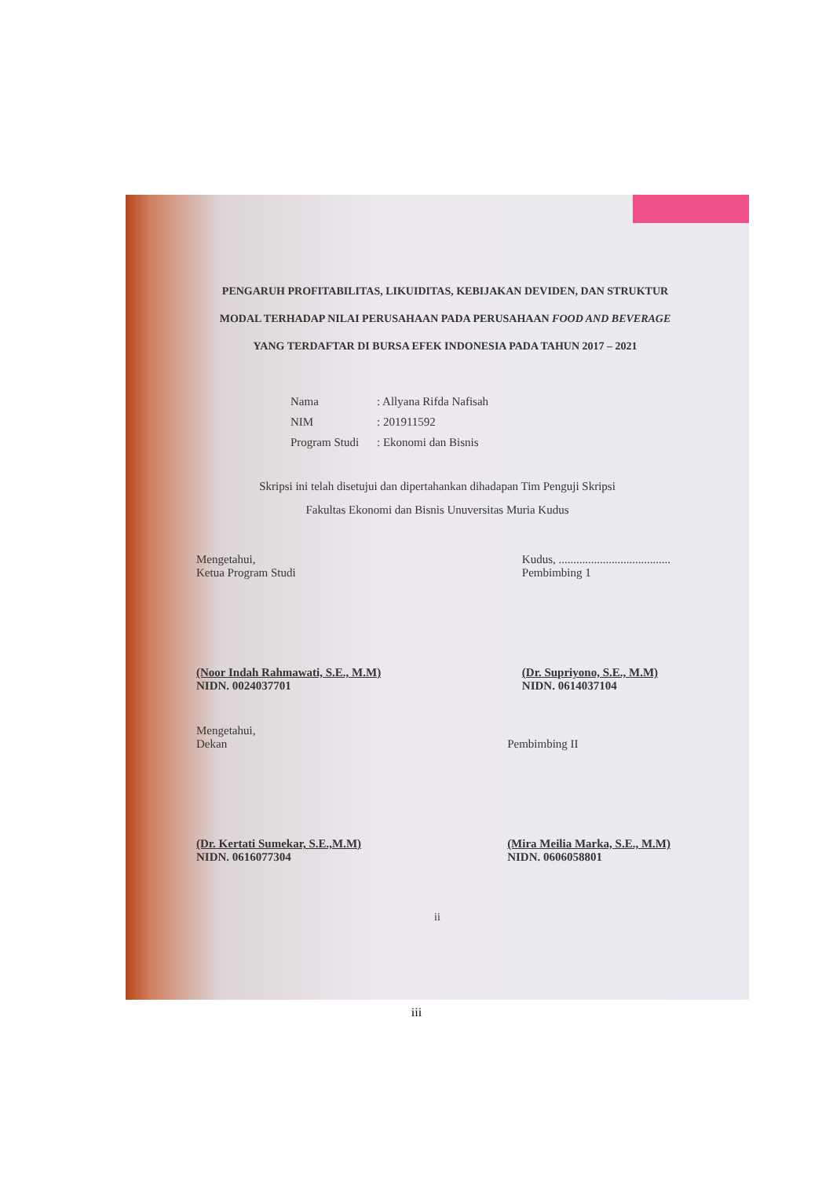PENGARUH PROFITABILITAS, LIKUIDITAS, KEBIJAKAN DEVIDEN, DAN STRUKTUR MODAL TERHADAP NILAI PERUSAHAAN PADA PERUSAHAAN FOOD AND BEVERAGE YANG TERDAFTAR DI BURSA EFEK INDONESIA PADA TAHUN 2017 – 2021
Nama: Allyana Rifda Nafisah
NIM: 201911592
Program Studi: Ekonomi dan Bisnis
Skripsi ini telah disetujui dan dipertahankan dihadapan Tim Penguji Skripsi
Fakultas Ekonomi dan Bisnis Unuversitas Muria Kudus
Mengetahui,
Ketua Program Studi
(Noor Indah Rahmawati, S.E., M.M)
NIDN. 0024037701
Kudus, ......................................
Pembimbing 1
(Dr. Supriyono, S.E., M.M)
NIDN. 0614037104
Mengetahui,
Dekan
(Dr. Kertati Sumekar, S.E.,M.M)
NIDN. 0616077304
Pembimbing II
(Mira Meilia Marka, S.E., M.M)
NIDN. 0606058801
ii
iii